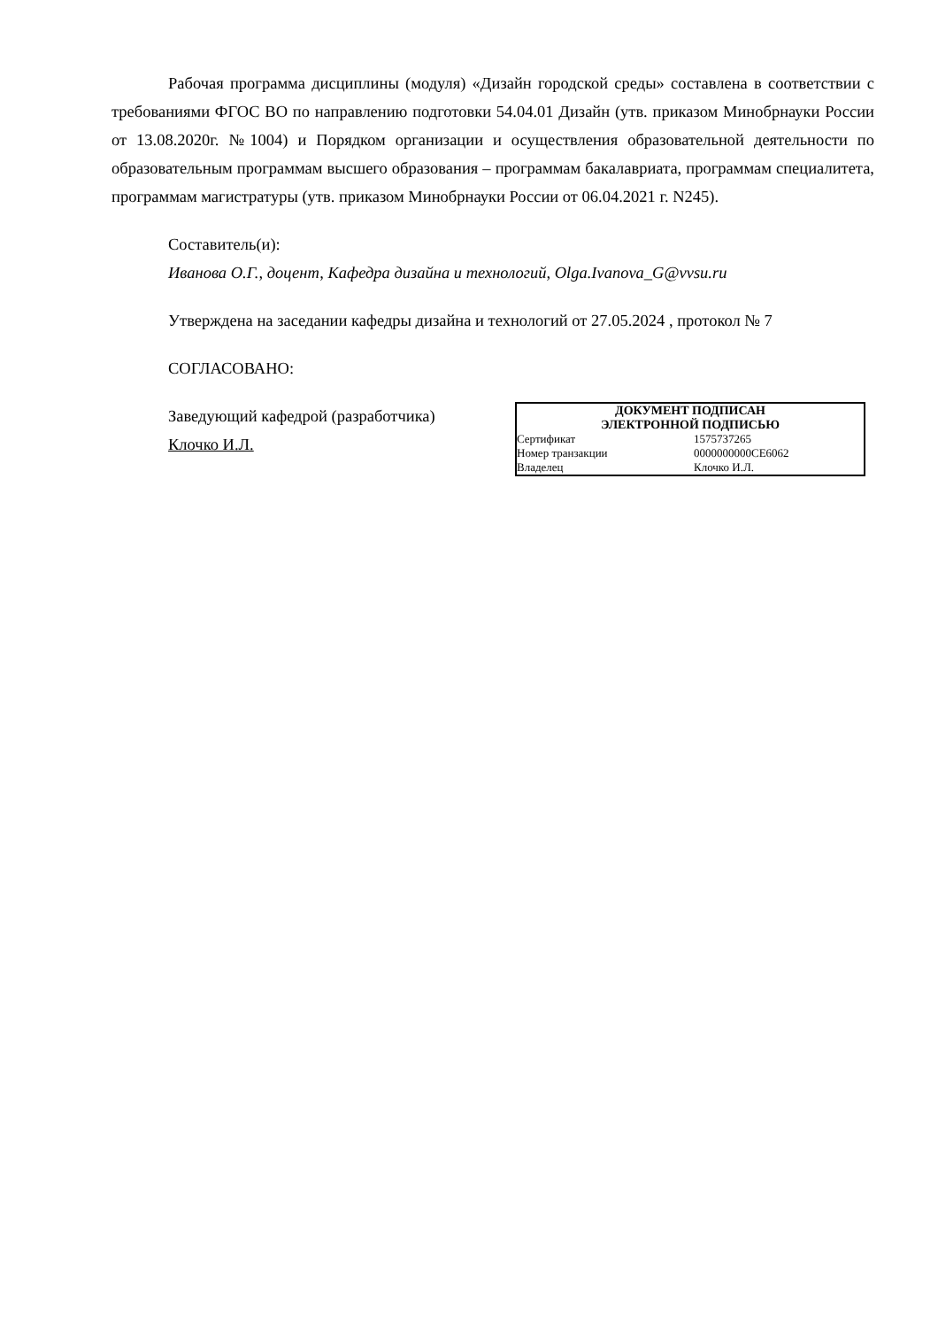Рабочая программа дисциплины (модуля) «Дизайн городской среды» составлена в соответствии с требованиями ФГОС ВО по направлению подготовки 54.04.01 Дизайн (утв. приказом Минобрнауки России от 13.08.2020г. №1004) и Порядком организации и осуществления образовательной деятельности по образовательным программам высшего образования – программам бакалавриата, программам специалитета, программам магистратуры (утв. приказом Минобрнауки России от 06.04.2021 г. N245).
Составитель(и):
Иванова О.Г., доцент, Кафедра дизайна и технологий, Olga.Ivanova_G@vvsu.ru
Утверждена на заседании кафедры дизайна и технологий от 27.05.2024 , протокол № 7
СОГЛАСОВАНО:
Заведующий кафедрой (разработчика)
Клочко И.Л.
ДОКУМЕНТ ПОДПИСАН
ЭЛЕКТРОННОЙ ПОДПИСЬЮ
| Сертификат | 1575737265 |
| Номер транзакции | 0000000000CE6062 |
| Владелец | Клочко И.Л. |